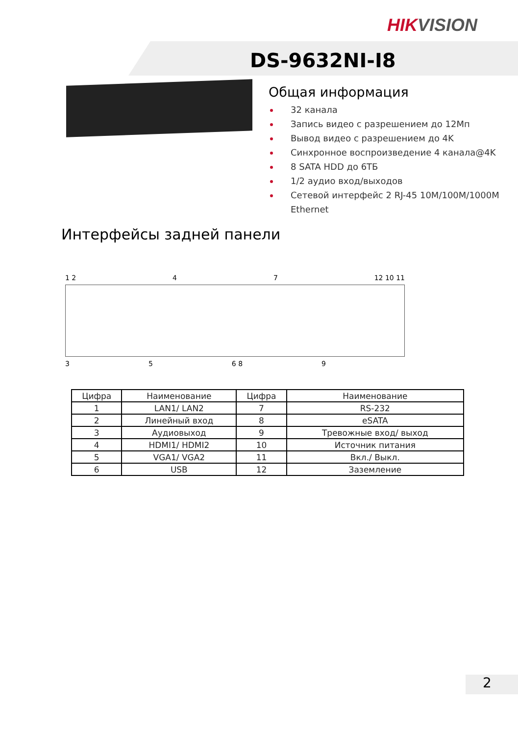HIKVISION
DS-9632NI-I8
Общая информация
32 канала
Запись видео с разрешением до 12Мп
Вывод видео с разрешением до 4K
Синхронное воспроизведение 4 канала@4K
8 SATA HDD до 6ТБ
1/2 аудио вход/выходов
Сетевой интерфейс 2 RJ-45 10M/100M/1000M Ethernet
Интерфейсы задней панели
1 2 4 7 12 10 11
3 5 6 8 9
| Цифра | Наименование | Цифра | Наименование |
| --- | --- | --- | --- |
| 1 | LAN1/ LAN2 | 7 | RS-232 |
| 2 | Линейный вход | 8 | eSATA |
| 3 | Аудиовыход | 9 | Тревожные вход/ выход |
| 4 | HDMI1/ HDMI2 | 10 | Источник питания |
| 5 | VGA1/ VGA2 | 11 | Вкл./ Выкл. |
| 6 | USB | 12 | Заземление |
2